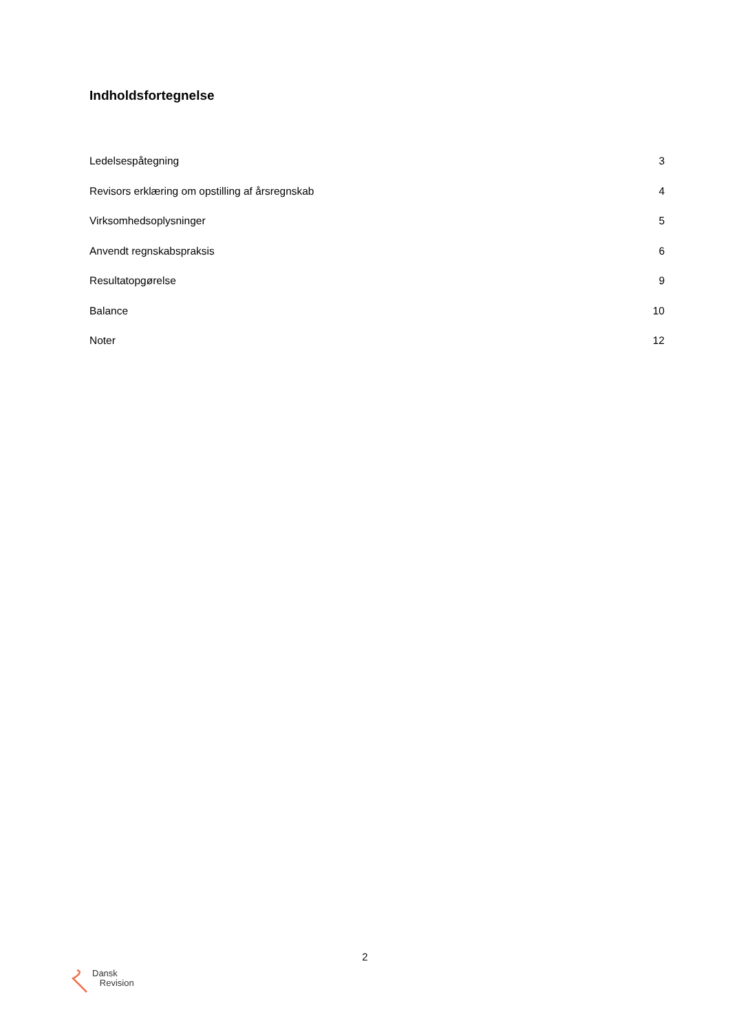Indholdsfortegnelse
| Ledelsespåtegning | 3 |
| Revisors erklæring om opstilling af årsregnskab | 4 |
| Virksomhedsoplysninger | 5 |
| Anvendt regnskabspraksis | 6 |
| Resultatopgørelse | 9 |
| Balance | 10 |
| Noter | 12 |
2
Dansk
Revision